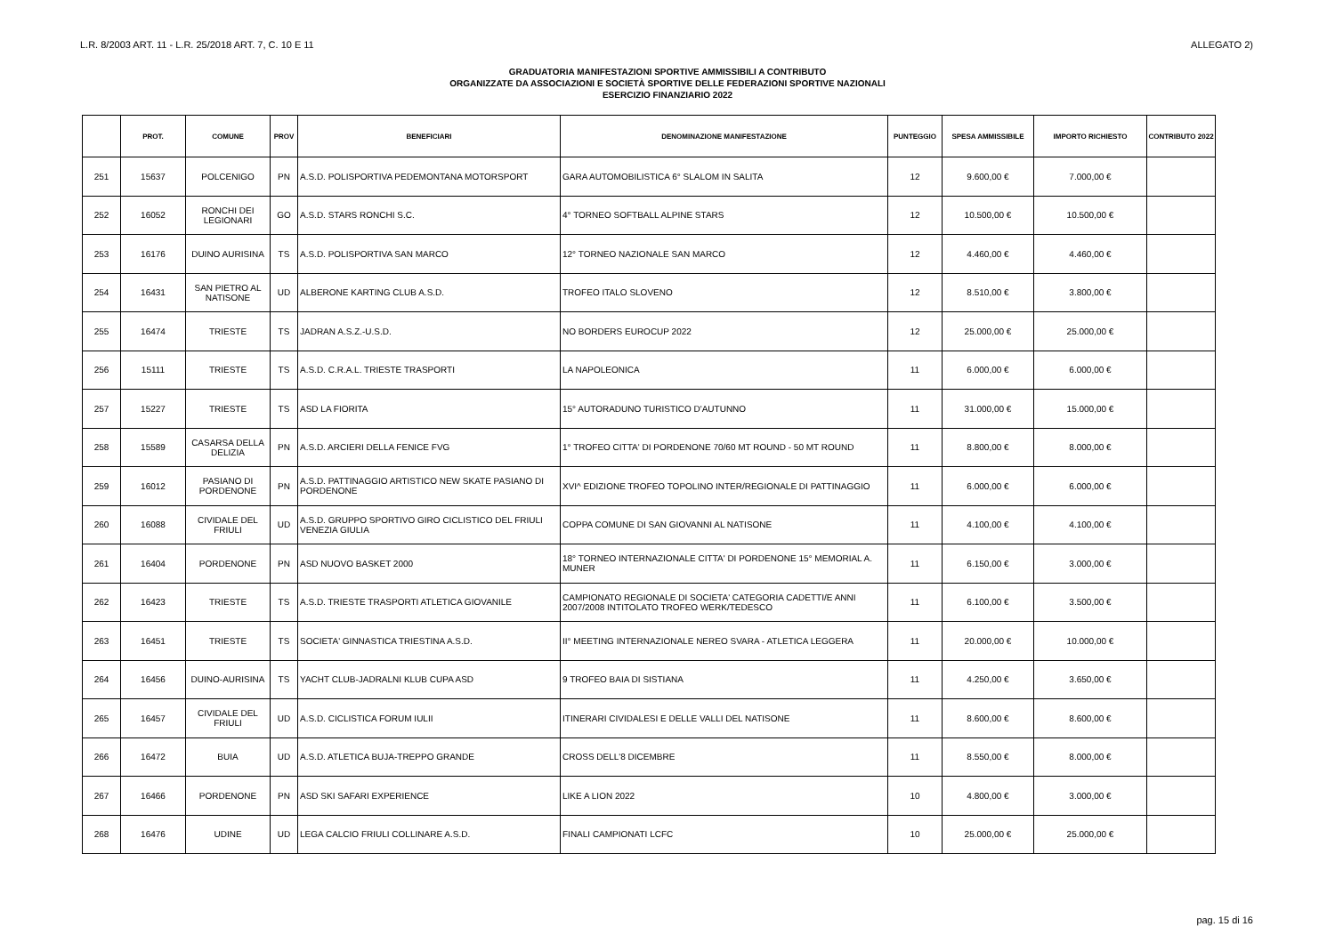L.R. 8/2003 ART. 11 - L.R. 25/2018 ART. 7, C. 10 E 11 ALLEGATO 2)
GRADUATORIA MANIFESTAZIONI SPORTIVE AMMISSIBILI A CONTRIBUTO
ORGANIZZATE DA ASSOCIAZIONI E SOCIETÀ SPORTIVE DELLE FEDERAZIONI SPORTIVE NAZIONALI
ESERCIZIO FINANZIARIO 2022
| | PROT. | COMUNE | PROV | BENEFICIARI | DENOMINAZIONE MANIFESTAZIONE | PUNTEGGIO | SPESA AMMISSIBILE | IMPORTO RICHIESTO | CONTRIBUTO 2022 |
| --- | --- | --- | --- | --- | --- | --- | --- | --- | --- |
| 251 | 15637 | POLCENIGO | PN | A.S.D. POLISPORTIVA PEDEMONTANA MOTORSPORT | GARA AUTOMOBILISTICA 6° SLALOM IN SALITA | 12 | 9.600,00 € | 7.000,00 € | |
| 252 | 16052 | RONCHI DEI LEGIONARI | GO | A.S.D. STARS RONCHI S.C. | 4° TORNEO SOFTBALL ALPINE STARS | 12 | 10.500,00 € | 10.500,00 € | |
| 253 | 16176 | DUINO AURISINA | TS | A.S.D. POLISPORTIVA SAN MARCO | 12° TORNEO NAZIONALE SAN MARCO | 12 | 4.460,00 € | 4.460,00 € | |
| 254 | 16431 | SAN PIETRO AL NATISONE | UD | ALBERONE KARTING CLUB A.S.D. | TROFEO ITALO SLOVENO | 12 | 8.510,00 € | 3.800,00 € | |
| 255 | 16474 | TRIESTE | TS | JADRAN A.S.Z.-U.S.D. | NO BORDERS EUROCUP 2022 | 12 | 25.000,00 € | 25.000,00 € | |
| 256 | 15111 | TRIESTE | TS | A.S.D. C.R.A.L. TRIESTE TRASPORTI | LA NAPOLEONICA | 11 | 6.000,00 € | 6.000,00 € | |
| 257 | 15227 | TRIESTE | TS | ASD LA FIORITA | 15° AUTORADUNO TURISTICO D'AUTUNNO | 11 | 31.000,00 € | 15.000,00 € | |
| 258 | 15589 | CASARSA DELLA DELIZIA | PN | A.S.D. ARCIERI DELLA FENICE FVG | 1° TROFEO CITTA' DI PORDENONE 70/60 MT ROUND - 50 MT ROUND | 11 | 8.800,00 € | 8.000,00 € | |
| 259 | 16012 | PASIANO DI PORDENONE | PN | A.S.D. PATTINAGGIO ARTISTICO NEW SKATE PASIANO DI PORDENONE | XVI^ EDIZIONE TROFEO TOPOLINO INTER/REGIONALE DI PATTINAGGIO | 11 | 6.000,00 € | 6.000,00 € | |
| 260 | 16088 | CIVIDALE DEL FRIULI | UD | A.S.D. GRUPPO SPORTIVO GIRO CICLISTICO DEL FRIULI VENEZIA GIULIA | COPPA COMUNE DI SAN GIOVANNI AL NATISONE | 11 | 4.100,00 € | 4.100,00 € | |
| 261 | 16404 | PORDENONE | PN | ASD NUOVO BASKET 2000 | 18° TORNEO INTERNAZIONALE CITTA' DI PORDENONE 15° MEMORIAL A. MUNER | 11 | 6.150,00 € | 3.000,00 € | |
| 262 | 16423 | TRIESTE | TS | A.S.D. TRIESTE TRASPORTI ATLETICA GIOVANILE | CAMPIONATO REGIONALE DI SOCIETA' CATEGORIA CADETTI/E ANNI 2007/2008 INTITOLATO TROFEO WERK/TEDESCO | 11 | 6.100,00 € | 3.500,00 € | |
| 263 | 16451 | TRIESTE | TS | SOCIETA' GINNASTICA TRIESTINA A.S.D. | II° MEETING INTERNAZIONALE NEREO SVARA - ATLETICA LEGGERA | 11 | 20.000,00 € | 10.000,00 € | |
| 264 | 16456 | DUINO-AURISINA | TS | YACHT CLUB-JADRALNI KLUB CUPA ASD | 9 TROFEO BAIA DI SISTIANA | 11 | 4.250,00 € | 3.650,00 € | |
| 265 | 16457 | CIVIDALE DEL FRIULI | UD | A.S.D. CICLISTICA FORUM IULII | ITINERARI CIVIDALESI E DELLE VALLI DEL NATISONE | 11 | 8.600,00 € | 8.600,00 € | |
| 266 | 16472 | BUIA | UD | A.S.D. ATLETICA BUJA-TREPPO GRANDE | CROSS DELL'8 DICEMBRE | 11 | 8.550,00 € | 8.000,00 € | |
| 267 | 16466 | PORDENONE | PN | ASD SKI SAFARI EXPERIENCE | LIKE A LION 2022 | 10 | 4.800,00 € | 3.000,00 € | |
| 268 | 16476 | UDINE | UD | LEGA CALCIO FRIULI COLLINARE A.S.D. | FINALI CAMPIONATI LCFC | 10 | 25.000,00 € | 25.000,00 € | |
pag. 15 di 16